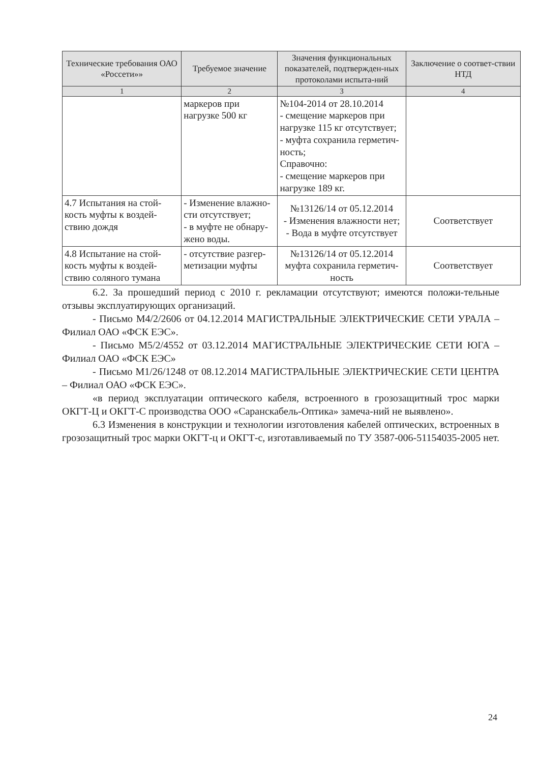| Технические требования ОАО «Россети»» | Требуемое значение | Значения функциональных показателей, подтвержден-ных протоколами испыта-ний | Заключение о соответ-ствии НТД |
| --- | --- | --- | --- |
| 1 | 2 | 3 | 4 |
| | маркеров при нагрузке 500 кг | №104-2014 от 28.10.2014 - смещение маркеров при нагрузке 115 кг отсутствует; - муфта сохранила герметич-ность; Справочно: - смещение маркеров при нагрузке 189 кг. | |
| 4.7 Испытания на стой-кость муфты к воздей-ствию дождя | - Изменение влажно-сти отсутствует; - в муфте не обнару-жено воды. | №13126/14 от 05.12.2014 - Изменения влажности нет; - Вода в муфте отсутствует | Соответствует |
| 4.8 Испытание на стой-кость муфты к воздей-ствию соляного тумана | - отсутствие разгер-метизации муфты | №13126/14 от 05.12.2014 муфта сохранила герметич-ность | Соответствует |
6.2. За прошедший период с 2010 г. рекламации отсутствуют; имеются положи-тельные отзывы эксплуатирующих организаций.
- Письмо М4/2/2606 от 04.12.2014 МАГИСТРАЛЬНЫЕ ЭЛЕКТРИЧЕСКИЕ СЕТИ УРАЛА – Филиал ОАО «ФСК ЕЭС».
- Письмо М5/2/4552 от 03.12.2014 МАГИСТРАЛЬНЫЕ ЭЛЕКТРИЧЕСКИЕ СЕТИ ЮГА – Филиал ОАО «ФСК ЕЭС»
- Письмо М1/26/1248 от 08.12.2014 МАГИСТРАЛЬНЫЕ ЭЛЕКТРИЧЕСКИЕ СЕТИ ЦЕНТРА – Филиал ОАО «ФСК ЕЭС».
«в период эксплуатации оптического кабеля, встроенного в грозозащитный трос марки ОКГТ-Ц и ОКГТ-С производства ООО «Саранскабель-Оптика» замеча-ний не выявлено».
6.3 Изменения в конструкции и технологии изготовления кабелей оптических, встроенных в грозозащитный трос марки ОКГТ-ц и ОКГТ-с, изготавливаемый по ТУ 3587-006-51154035-2005 нет.
24